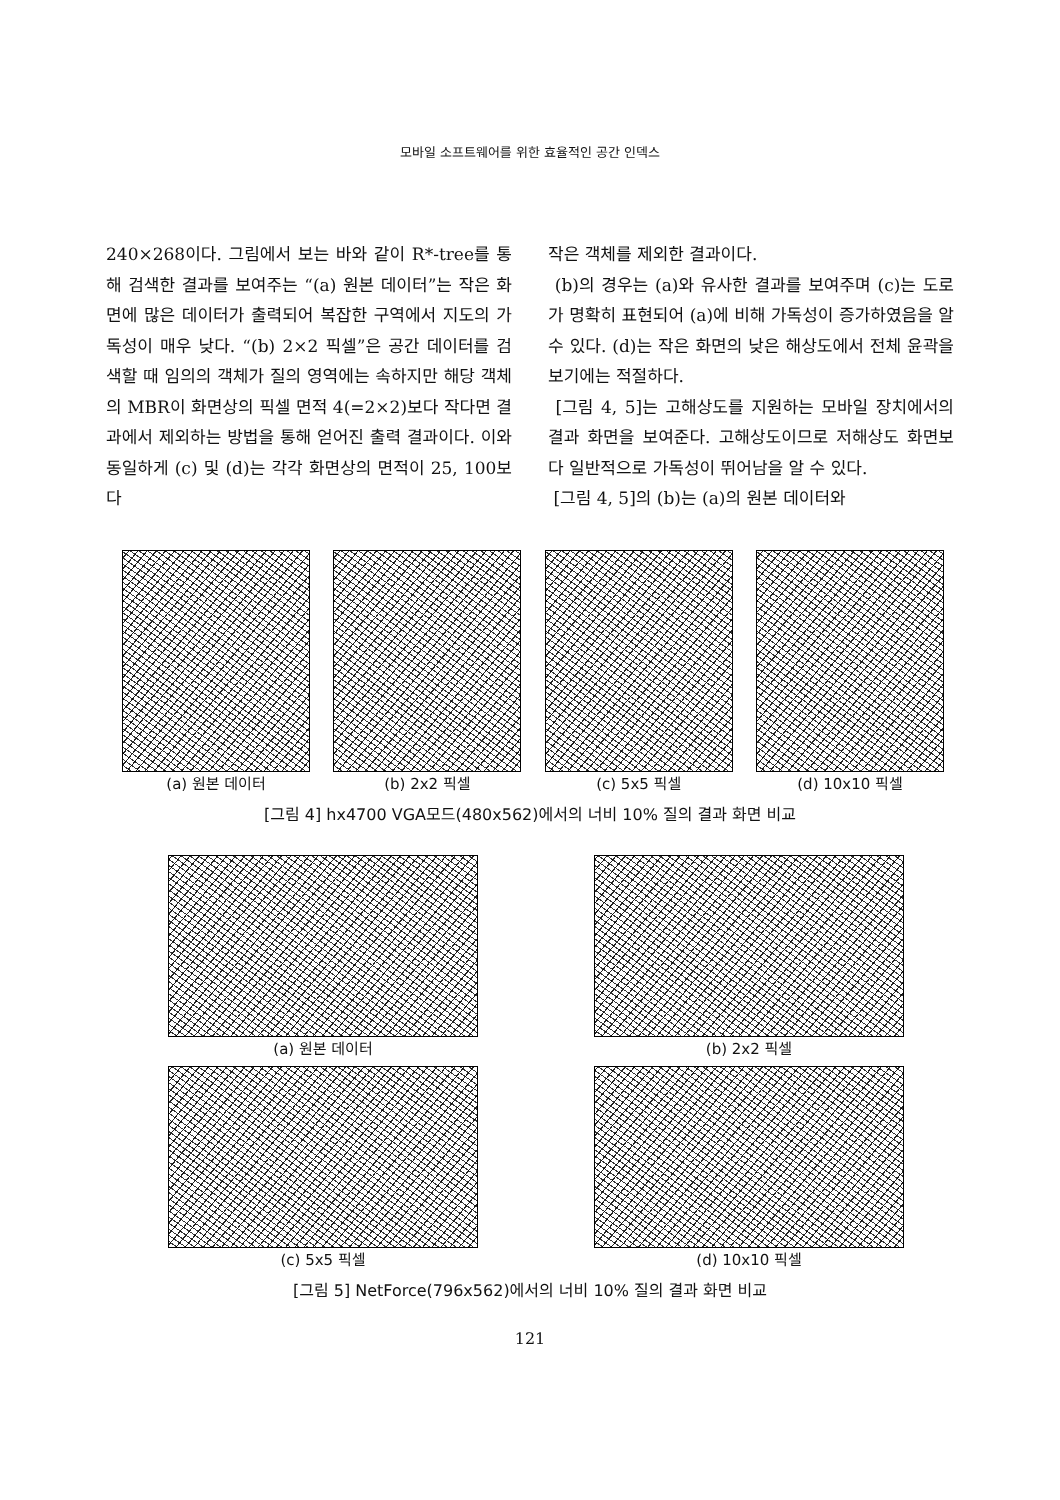모바일 소프트웨어를 위한 효율적인 공간 인덱스
240×268이다. 그림에서 보는 바와 같이 R*-tree를 통해 검색한 결과를 보여주는 “(a) 원본 데이터”는 작은 화면에 많은 데이터가 출력되어 복잡한 구역에서 지도의 가독성이 매우 낮다. “(b) 2×2 픽셀”은 공간 데이터를 검색할 때 임의의 객체가 질의 영역에는 속하지만 해당 객체의 MBR이 화면상의 픽셀 면적 4(=2×2)보다 작다면 결과에서 제외하는 방법을 통해 얻어진 출력 결과이다. 이와 동일하게 (c) 및 (d)는 각각 화면상의 면적이 25, 100보다
작은 객체를 제외한 결과이다.
(b)의 경우는 (a)와 유사한 결과를 보여주며 (c)는 도로가 명확히 표현되어 (a)에 비해 가독성이 증가하였음을 알 수 있다. (d)는 작은 화면의 낮은 해상도에서 전체 윤곽을 보기에는 적절하다.
[그림 4, 5]는 고해상도를 지원하는 모바일 장치에서의 결과 화면을 보여준다. 고해상도이므로 저해상도 화면보다 일반적으로 가독성이 뛰어남을 알 수 있다.
[그림 4, 5]의 (b)는 (a)의 원본 데이터와
(a) 원본 데이터 (b) 2x2 픽셀 (c) 5x5 픽셀 (d) 10x10 픽셀
[그림 4] hx4700 VGA모드(480x562)에서의 너비 10% 질의 결과 화면 비교
(a) 원본 데이터
(b) 2x2 픽셀
(c) 5x5 픽셀
(d) 10x10 픽셀
[그림 5] NetForce(796x562)에서의 너비 10% 질의 결과 화면 비교
121